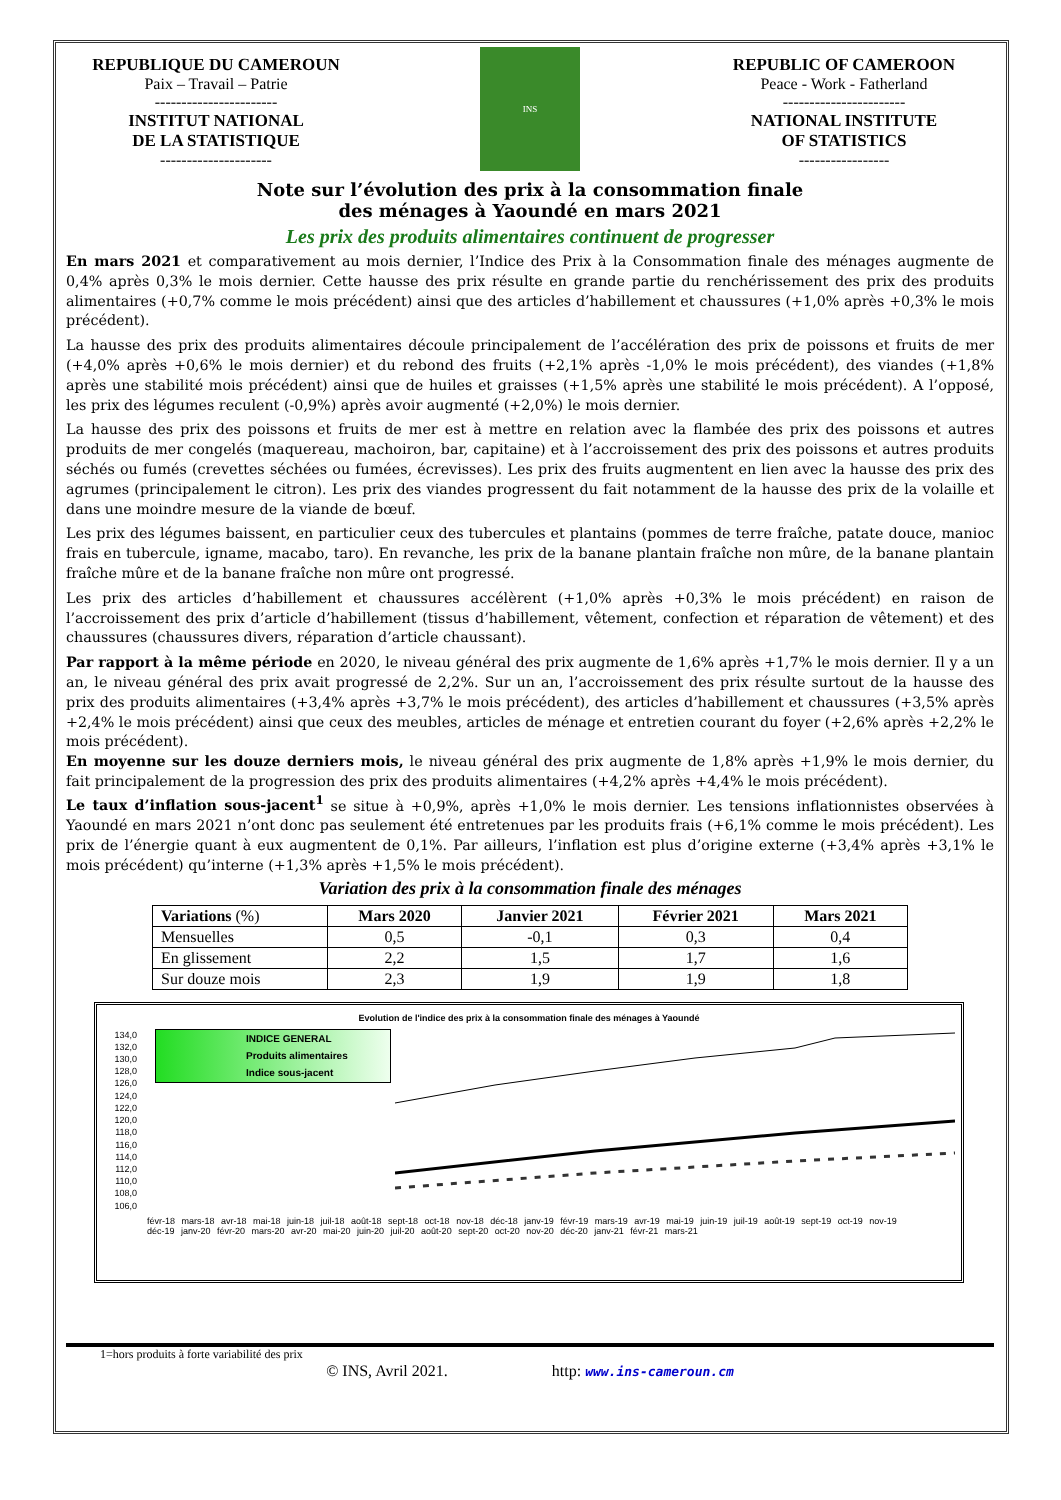REPUBLIQUE DU CAMEROUN
Paix – Travail – Patrie
-----------------------
INSTITUT NATIONAL
DE LA STATISTIQUE
---------------------
INS
REPUBLIC OF CAMEROON
Peace - Work - Fatherland
-----------------------
NATIONAL INSTITUTE
OF STATISTICS
-----------------
Note sur l’évolution des prix à la consommation finale
des ménages à Yaoundé en mars 2021
Les prix des produits alimentaires continuent de progresser
En mars 2021 et comparativement au mois dernier, l’Indice des Prix à la Consommation finale des ménages augmente de 0,4% après 0,3% le mois dernier. Cette hausse des prix résulte en grande partie du renchérissement des prix des produits alimentaires (+0,7% comme le mois précédent) ainsi que des articles d’habillement et chaussures (+1,0% après +0,3% le mois précédent).
La hausse des prix des produits alimentaires découle principalement de l’accélération des prix de poissons et fruits de mer (+4,0% après +0,6% le mois dernier) et du rebond des fruits (+2,1% après -1,0% le mois précédent), des viandes (+1,8% après une stabilité mois précédent) ainsi que de huiles et graisses (+1,5% après une stabilité le mois précédent). A l’opposé, les prix des légumes reculent (-0,9%) après avoir augmenté (+2,0%) le mois dernier.
La hausse des prix des poissons et fruits de mer est à mettre en relation avec la flambée des prix des poissons et autres produits de mer congelés (maquereau, machoiron, bar, capitaine) et à l’accroissement des prix des poissons et autres produits séchés ou fumés (crevettes séchées ou fumées, écrevisses). Les prix des fruits augmentent en lien avec la hausse des prix des agrumes (principalement le citron). Les prix des viandes progressent du fait notamment de la hausse des prix de la volaille et dans une moindre mesure de la viande de bœuf.
Les prix des légumes baissent, en particulier ceux des tubercules et plantains (pommes de terre fraîche, patate douce, manioc frais en tubercule, igname, macabo, taro). En revanche, les prix de la banane plantain fraîche non mûre, de la banane plantain fraîche mûre et de la banane fraîche non mûre ont progressé.
Les prix des articles d’habillement et chaussures accélèrent (+1,0% après +0,3% le mois précédent) en raison de l’accroissement des prix d’article d’habillement (tissus d’habillement, vêtement, confection et réparation de vêtement) et des chaussures (chaussures divers, réparation d’article chaussant).
Par rapport à la même période en 2020, le niveau général des prix augmente de 1,6% après +1,7% le mois dernier. Il y a un an, le niveau général des prix avait progressé de 2,2%. Sur un an, l’accroissement des prix résulte surtout de la hausse des prix des produits alimentaires (+3,4% après +3,7% le mois précédent), des articles d’habillement et chaussures (+3,5% après +2,4% le mois précédent) ainsi que ceux des meubles, articles de ménage et entretien courant du foyer (+2,6% après +2,2% le mois précédent).
En moyenne sur les douze derniers mois, le niveau général des prix augmente de 1,8% après +1,9% le mois dernier, du fait principalement de la progression des prix des produits alimentaires (+4,2% après +4,4% le mois précédent).
Le taux d’inflation sous-jacent<sup>1</sup> se situe à +0,9%, après +1,0% le mois dernier. Les tensions inflationnistes observées à Yaoundé en mars 2021 n’ont donc pas seulement été entretenues par les produits frais (+6,1% comme le mois précédent). Les prix de l’énergie quant à eux augmentent de 0,1%. Par ailleurs, l’inflation est plus d’origine externe (+3,4% après +3,1% le mois précédent) qu’interne (+1,3% après +1,5% le mois précédent).
Variation des prix à la consommation finale des ménages
| Variations (%) | Mars 2020 | Janvier 2021 | Février 2021 | Mars 2021 |
| --- | --- | --- | --- | --- |
| Mensuelles | 0,5 | -0,1 | 0,3 | 0,4 |
| En glissement | 2,2 | 1,5 | 1,7 | 1,6 |
| Sur douze mois | 2,3 | 1,9 | 1,9 | 1,8 |
Evolution de l'indice des prix à la consommation finale des ménages à Yaoundé
134,0 132,0 130,0 128,0 126,0 124,0 122,0 120,0 118,0 116,0 114,0 112,0 110,0 108,0 106,0
INDICE GENERAL
Produits alimentaires
Indice sous-jacent
févr-18 mars-18 avr-18 mai-18 juin-18 juil-18 août-18 sept-18 oct-18 nov-18 déc-18 janv-19 févr-19 mars-19 avr-19 mai-19 juin-19 juil-19 août-19 sept-19 oct-19 nov-19 déc-19 janv-20 févr-20 mars-20 avr-20 mai-20 juin-20 juil-20 août-20 sept-20 oct-20 nov-20 déc-20 janv-21 févr-21 mars-21
1=hors produits à forte variabilité des prix
© INS, Avril 2021. http: www.ins-cameroun.cm